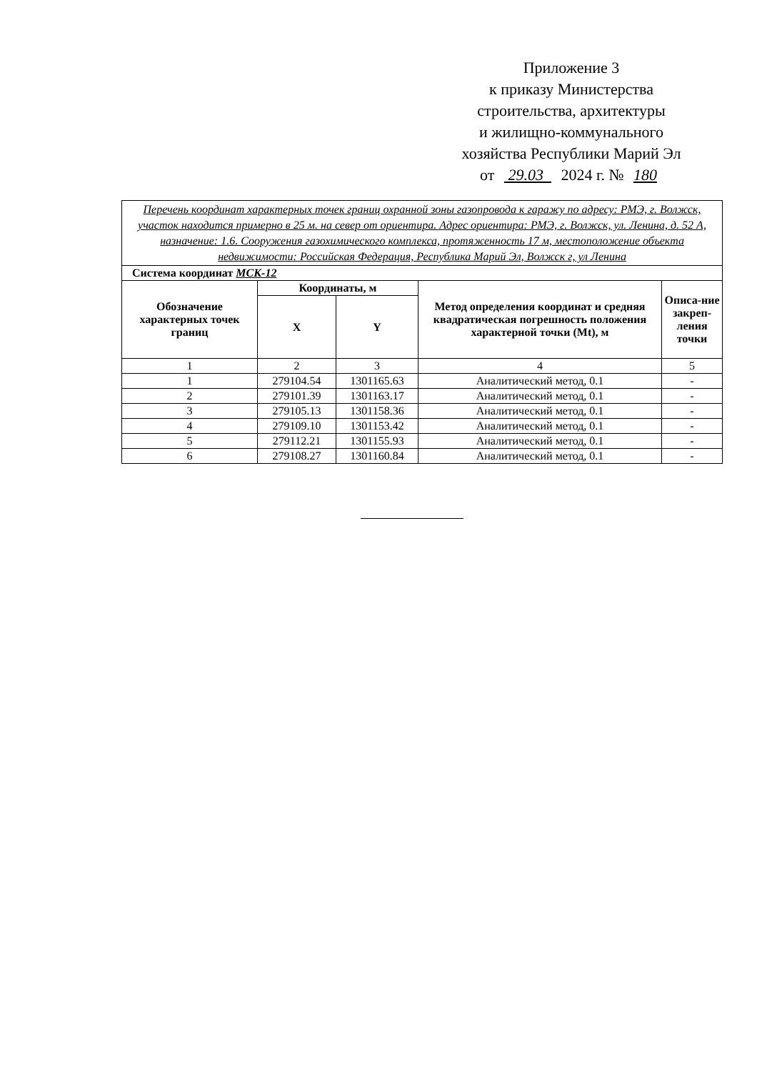Приложение 3
к приказу Министерства
строительства, архитектуры
и жилищно-коммунального
хозяйства Республики Марий Эл
от 29.03 2024 г. № 180
| Перечень координат характерных точек границ охранной зоны газопровода к гаражу по адресу: РМЭ, г. Волжск, участок находится примерно в 25 м. на север от ориентира. Адрес ориентира: РМЭ, г. Волжск, ул. Ленина, д. 52 А, назначение: 1.6. Сооружения газохимического комплекса, протяженность 17 м, местоположение объекта недвижимости: Российская Федерация, Республика Марий Эл, Волжск г, ул Ленина | | | | |
| Система координат МСК-12 | | | | |
| Обозначение характерных точек границ | Координаты, м | | Метод определения координат и средняя квадратическая погрешность положения характерной точки (Mt), м | Описа-ние закреп-ления точки |
| | X | Y | | |
| 1 | 2 | 3 | 4 | 5 |
| 1 | 279104.54 | 1301165.63 | Аналитический метод, 0.1 | - |
| 2 | 279101.39 | 1301163.17 | Аналитический метод, 0.1 | - |
| 3 | 279105.13 | 1301158.36 | Аналитический метод, 0.1 | - |
| 4 | 279109.10 | 1301153.42 | Аналитический метод, 0.1 | - |
| 5 | 279112.21 | 1301155.93 | Аналитический метод, 0.1 | - |
| 6 | 279108.27 | 1301160.84 | Аналитический метод, 0.1 | - |